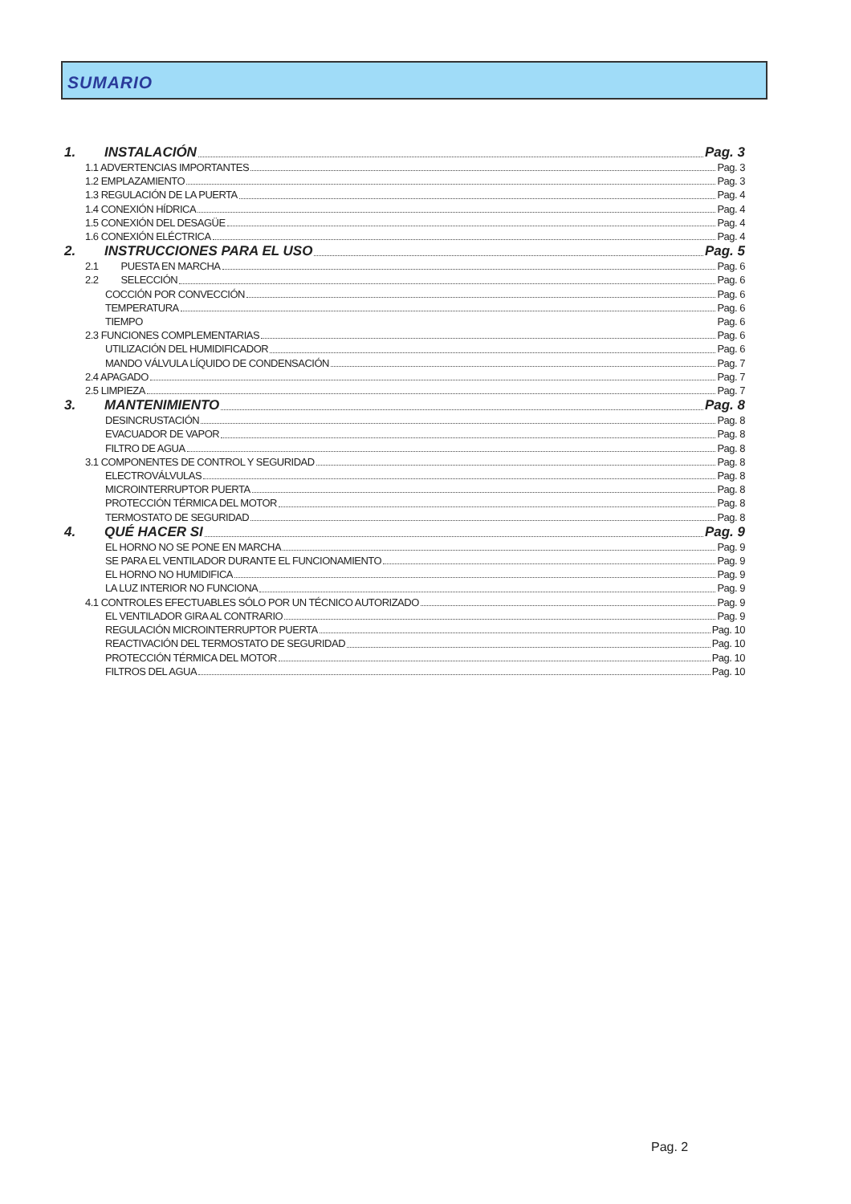SUMARIO
1. INSTALACIÓN Pag. 3
1.1 ADVERTENCIAS IMPORTANTES Pag. 3
1.2 EMPLAZAMIENTO Pag. 3
1.3 REGULACIÓN DE LA PUERTA Pag. 4
1.4 CONEXIÓN HÍDRICA Pag. 4
1.5 CONEXIÓN DEL DESAGÜE Pag. 4
1.6 CONEXIÓN ELÉCTRICA Pag. 4
2. INSTRUCCIONES PARA EL USO Pag. 5
2.1 PUESTA EN MARCHA Pag. 6
2.2 SELECCIÓN Pag. 6
COCCIÓN POR CONVECCIÓN Pag. 6
TEMPERATURA Pag. 6
TIEMPO Pag. 6
2.3 FUNCIONES COMPLEMENTARIAS Pag. 6
UTILIZACIÓN DEL HUMIDIFICADOR Pag. 6
MANDO VÁLVULA LÍQUIDO DE CONDENSACIÓN Pag. 7
2.4 APAGADO Pag. 7
2.5 LIMPIEZA Pag. 7
3. MANTENIMIENTO Pag. 8
DESINCRUSTACIÓN Pag. 8
EVACUADOR DE VAPOR Pag. 8
FILTRO DE AGUA Pag. 8
3.1 COMPONENTES DE CONTROL Y SEGURIDAD Pag. 8
ELECTROVÁLVULAS Pag. 8
MICROINTERRUPTOR PUERTA Pag. 8
PROTECCIÓN TÉRMICA DEL MOTOR Pag. 8
TERMOSTATO DE SEGURIDAD Pag. 8
4. QUÉ HACER SI Pag. 9
EL HORNO NO SE PONE EN MARCHA Pag. 9
SE PARA EL VENTILADOR DURANTE EL FUNCIONAMIENTO Pag. 9
EL HORNO NO HUMIDIFICA Pag. 9
LA LUZ INTERIOR NO FUNCIONA Pag. 9
4.1 CONTROLES EFECTUABLES SÓLO POR UN TÉCNICO AUTORIZADO Pag. 9
EL VENTILADOR GIRA AL CONTRARIO Pag. 9
REGULACIÓN MICROINTERRUPTOR PUERTA Pag. 10
REACTIVACIÓN DEL TERMOSTATO DE SEGURIDAD Pag. 10
PROTECCIÓN TÉRMICA DEL MOTOR Pag. 10
FILTROS DEL AGUA Pag. 10
Pag. 2